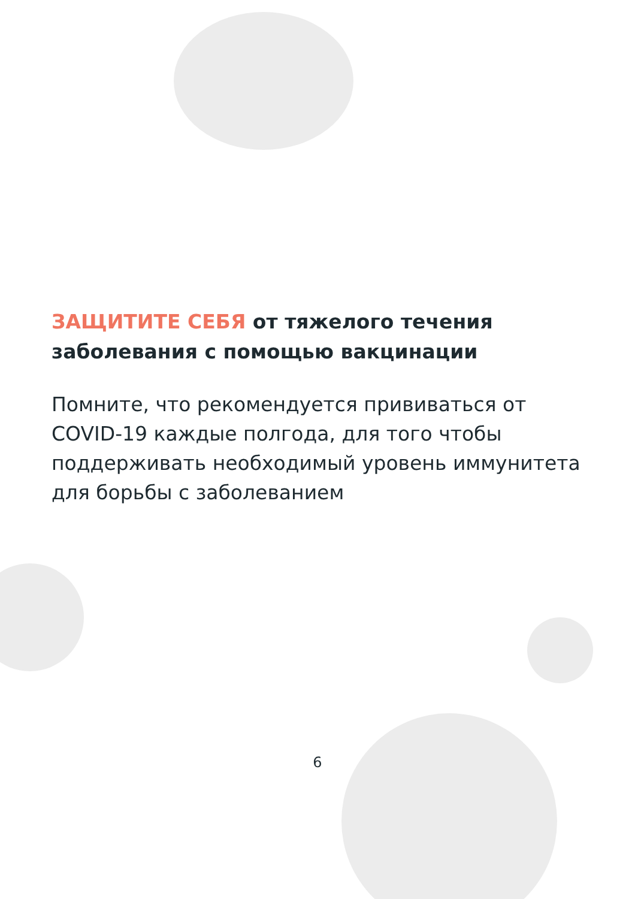ЗАЩИТИТЕ СЕБЯ от тяжелого течения заболевания с помощью вакцинации
Помните, что рекомендуется прививаться от COVID-19 каждые полгода, для того чтобы поддерживать необходимый уровень иммунитета для борьбы с заболеванием
6